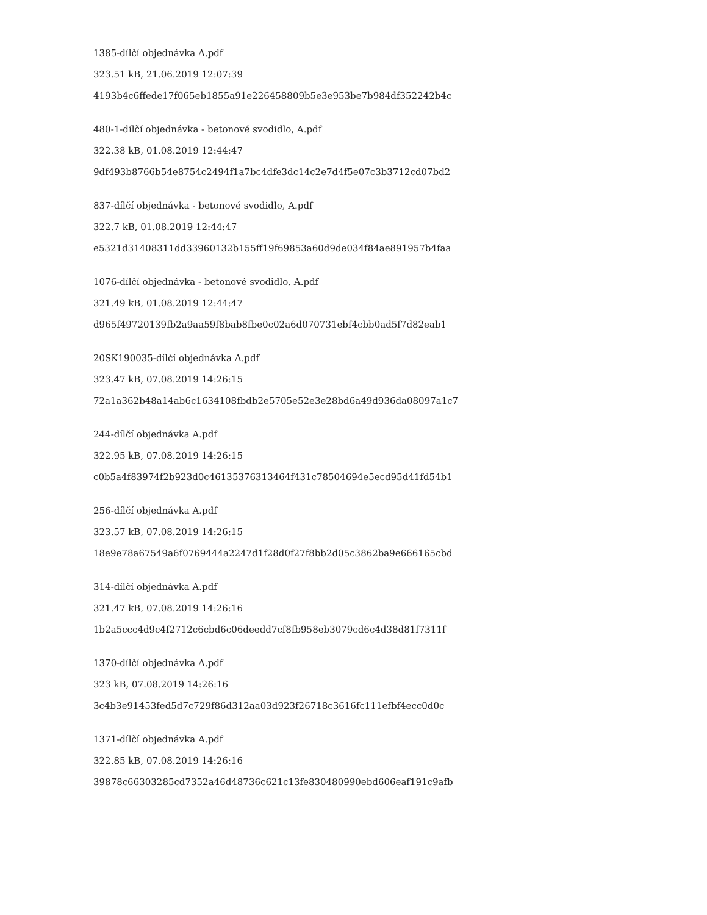1385-dílčí objednávka A.pdf
323.51 kB, 21.06.2019 12:07:39
4193b4c6ffede17f065eb1855a91e226458809b5e3e953be7b984df352242b4c
480-1-dílčí objednávka - betonové svodidlo, A.pdf
322.38 kB, 01.08.2019 12:44:47
9df493b8766b54e8754c2494f1a7bc4dfe3dc14c2e7d4f5e07c3b3712cd07bd2
837-dílčí objednávka - betonové svodidlo, A.pdf
322.7 kB, 01.08.2019 12:44:47
e5321d31408311dd33960132b155ff19f69853a60d9de034f84ae891957b4faa
1076-dílčí objednávka - betonové svodidlo, A.pdf
321.49 kB, 01.08.2019 12:44:47
d965f49720139fb2a9aa59f8bab8fbe0c02a6d070731ebf4cbb0ad5f7d82eab1
20SK190035-dílčí objednávka A.pdf
323.47 kB, 07.08.2019 14:26:15
72a1a362b48a14ab6c1634108fbdb2e5705e52e3e28bd6a49d936da08097a1c7
244-dílčí objednávka A.pdf
322.95 kB, 07.08.2019 14:26:15
c0b5a4f83974f2b923d0c46135376313464f431c78504694e5ecd95d41fd54b1
256-dílčí objednávka A.pdf
323.57 kB, 07.08.2019 14:26:15
18e9e78a67549a6f0769444a2247d1f28d0f27f8bb2d05c3862ba9e666165cbd
314-dílčí objednávka A.pdf
321.47 kB, 07.08.2019 14:26:16
1b2a5ccc4d9c4f2712c6cbd6c06deedd7cf8fb958eb3079cd6c4d38d81f7311f
1370-dílčí objednávka A.pdf
323 kB, 07.08.2019 14:26:16
3c4b3e91453fed5d7c729f86d312aa03d923f26718c3616fc111efbf4ecc0d0c
1371-dílčí objednávka A.pdf
322.85 kB, 07.08.2019 14:26:16
39878c66303285cd7352a46d48736c621c13fe830480990ebd606eaf191c9afb